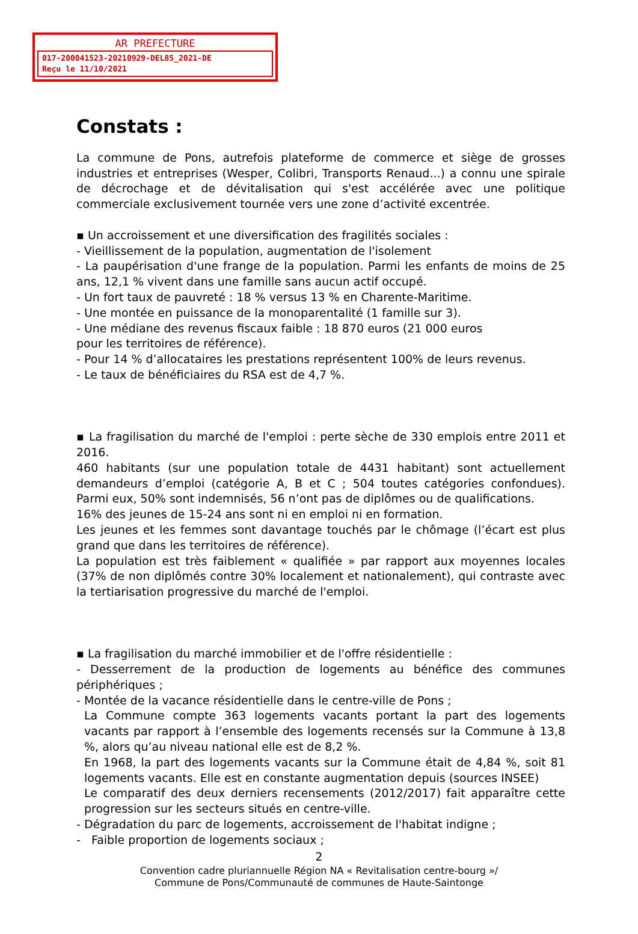AR PREFECTURE
017-200041523-20210929-DEL85_2021-DE
Reçu le 11/10/2021
Constats :
La commune de Pons, autrefois plateforme de commerce et siège de grosses industries et entreprises (Wesper, Colibri, Transports Renaud...) a connu une spirale de décrochage et de dévitalisation qui s'est accélérée avec une politique commerciale exclusivement tournée vers une zone d’activité excentrée.
▪ Un accroissement et une diversification des fragilités sociales :
- Vieillissement de la population, augmentation de l'isolement
- La paupérisation d'une frange de la population. Parmi les enfants de moins de 25 ans, 12,1 % vivent dans une famille sans aucun actif occupé.
- Un fort taux de pauvreté : 18 % versus 13 % en Charente-Maritime.
- Une montée en puissance de la monoparentalité (1 famille sur 3).
- Une médiane des revenus fiscaux faible : 18 870 euros (21 000 euros
pour les territoires de référence).
- Pour 14 % d’allocataires les prestations représentent 100% de leurs revenus.
- Le taux de bénéficiaires du RSA est de 4,7 %.
▪ La fragilisation du marché de l'emploi : perte sèche de 330 emplois entre 2011 et 2016.
460 habitants (sur une population totale de 4431 habitant) sont actuellement demandeurs d’emploi (catégorie A, B et C ; 504 toutes catégories confondues). Parmi eux, 50% sont indemnisés, 56 n’ont pas de diplômes ou de qualifications.
16% des jeunes de 15-24 ans sont ni en emploi ni en formation.
Les jeunes et les femmes sont davantage touchés par le chômage (l’écart est plus grand que dans les territoires de référence).
La population est très faiblement « qualifiée » par rapport aux moyennes locales (37% de non diplômés contre 30% localement et nationalement), qui contraste avec la tertiarisation progressive du marché de l'emploi.
▪ La fragilisation du marché immobilier et de l'offre résidentielle :
- Desserrement de la production de logements au bénéfice des communes périphériques ;
- Montée de la vacance résidentielle dans le centre-ville de Pons ;
La Commune compte 363 logements vacants portant la part des logements vacants par rapport à l’ensemble des logements recensés sur la Commune à 13,8 %, alors qu’au niveau national elle est de 8,2 %.
En 1968, la part des logements vacants sur la Commune était de 4,84 %, soit 81 logements vacants. Elle est en constante augmentation depuis (sources INSEE)
Le comparatif des deux derniers recensements (2012/2017) fait apparaître cette progression sur les secteurs situés en centre-ville.
- Dégradation du parc de logements, accroissement de l'habitat indigne ;
- Faible proportion de logements sociaux ;
2
Convention cadre pluriannuelle Région NA « Revitalisation centre-bourg »/
Commune de Pons/Communauté de communes de Haute-Saintonge